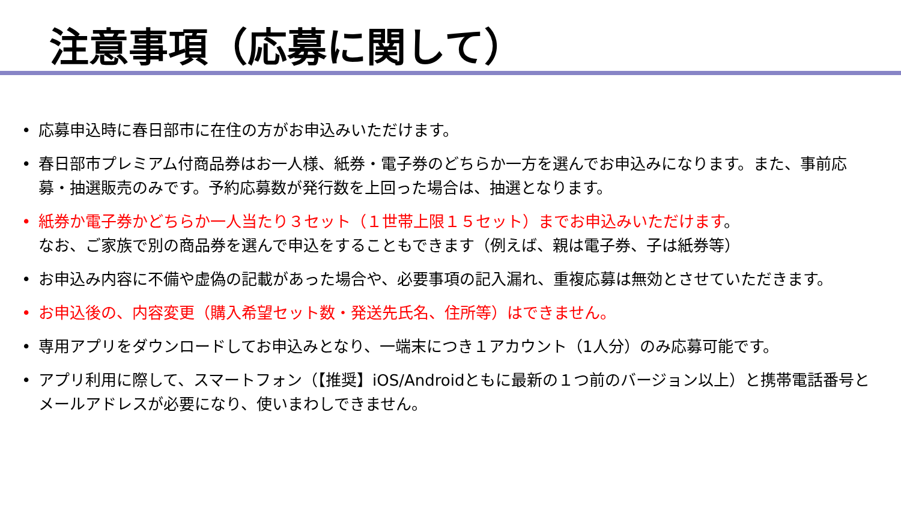注意事項（応募に関して）
• 応募申込時に春日部市に在住の方がお申込みいただけます。
• 春日部市プレミアム付商品券はお一人様、紙券・電子券のどちらか一方を選んでお申込みになります。また、事前応募・抽選販売のみです。予約応募数が発行数を上回った場合は、抽選となります。
• 紙券か電子券かどちらか一人当たり３セット（１世帯上限１５セット）までお申込みいただけます。
なお、ご家族で別の商品券を選んで申込をすることもできます（例えば、親は電子券、子は紙券等）
• お申込み内容に不備や虚偽の記載があった場合や、必要事項の記入漏れ、重複応募は無効とさせていただきます。
• お申込後の、内容変更（購入希望セット数・発送先氏名、住所等）はできません。
• 専用アプリをダウンロードしてお申込みとなり、一端末につき１アカウント（1人分）のみ応募可能です。
• アプリ利用に際して、スマートフォン（【推奨】iOS/Androidともに最新の１つ前のバージョン以上）と携帯電話番号とメールアドレスが必要になり、使いまわしできません。